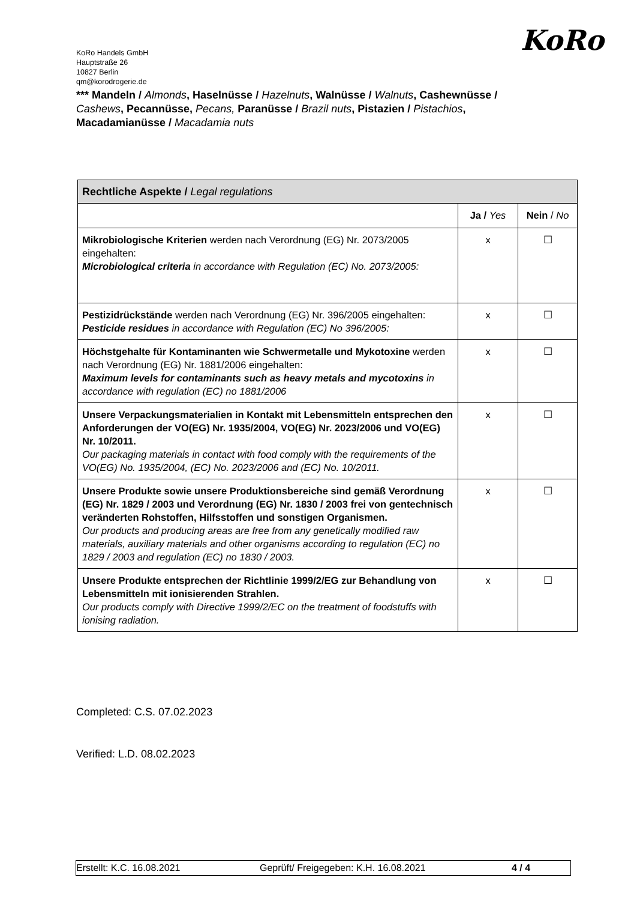KoRo
KoRo Handels GmbH
Hauptstraße 26
10827 Berlin
qm@korodrogerie.de
*** Mandeln / Almonds, Haselnüsse / Hazelnuts, Walnüsse / Walnuts, Cashewnüsse / Cashews, Pecannüsse, Pecans, Paranüsse / Brazil nuts, Pistazien / Pistachios, Macadamianüsse / Macadamia nuts
| Rechtliche Aspekte / Legal regulations | | |
| --- | --- | --- |
| | Ja / Yes | Nein / No |
| Mikrobiologische Kriterien werden nach Verordnung (EG) Nr. 2073/2005 eingehalten: Microbiological criteria in accordance with Regulation (EC) No. 2073/2005: | x | ☐ |
| Pestizidrückstände werden nach Verordnung (EG) Nr. 396/2005 eingehalten: Pesticide residues in accordance with Regulation (EC) No 396/2005: | x | ☐ |
| Höchstgehalte für Kontaminanten wie Schwermetalle und Mykotoxine werden nach Verordnung (EG) Nr. 1881/2006 eingehalten: Maximum levels for contaminants such as heavy metals and mycotoxins in accordance with regulation (EC) no 1881/2006 | x | ☐ |
| Unsere Verpackungsmaterialien in Kontakt mit Lebensmitteln entsprechen den Anforderungen der VO(EG) Nr. 1935/2004, VO(EG) Nr. 2023/2006 und VO(EG) Nr. 10/2011. Our packaging materials in contact with food comply with the requirements of the VO(EG) No. 1935/2004, (EC) No. 2023/2006 and (EC) No. 10/2011. | x | ☐ |
| Unsere Produkte sowie unsere Produktionsbereiche sind gemäß Verordnung (EG) Nr. 1829 / 2003 und Verordnung (EG) Nr. 1830 / 2003 frei von gentechnisch veränderten Rohstoffen, Hilfsstoffen und sonstigen Organismen. Our products and producing areas are free from any genetically modified raw materials, auxiliary materials and other organisms according to regulation (EC) no 1829 / 2003 and regulation (EC) no 1830 / 2003. | x | ☐ |
| Unsere Produkte entsprechen der Richtlinie 1999/2/EG zur Behandlung von Lebensmitteln mit ionisierenden Strahlen. Our products comply with Directive 1999/2/EC on the treatment of foodstuffs with ionising radiation. | x | ☐ |
Completed: C.S. 07.02.2023
Verified: L.D. 08.02.2023
Erstellt: K.C. 16.08.2021 Geprüft/ Freigegeben: K.H. 16.08.2021 4 / 4